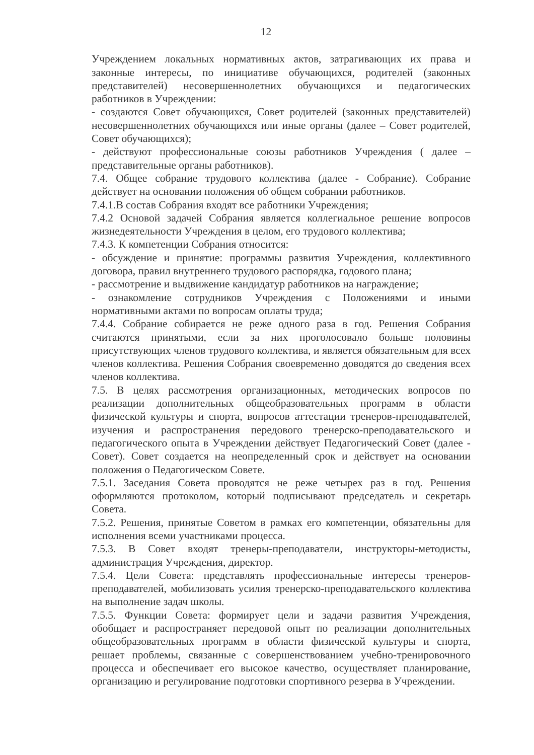12
Учреждением локальных нормативных актов, затрагивающих их права и законные интересы, по инициативе обучающихся, родителей (законных представителей) несовершеннолетних обучающихся и педагогических работников в Учреждении:
- создаются Совет обучающихся, Совет родителей (законных представителей) несовершеннолетних обучающихся или иные органы (далее – Совет родителей, Совет обучающихся);
- действуют профессиональные союзы работников Учреждения ( далее – представительные органы работников).
7.4. Общее собрание трудового коллектива (далее - Собрание). Собрание действует на основании положения об общем собрании работников.
7.4.1.В состав Собрания входят все работники Учреждения;
7.4.2 Основой задачей Собрания является коллегиальное решение вопросов жизнедеятельности Учреждения в целом, его трудового коллектива;
7.4.3. К компетенции Собрания относится:
- обсуждение и принятие: программы развития Учреждения, коллективного договора, правил внутреннего трудового распорядка, годового плана;
- рассмотрение и выдвижение кандидатур работников на награждение;
- ознакомление сотрудников Учреждения с Положениями и иными нормативными актами по вопросам оплаты труда;
7.4.4. Собрание собирается не реже одного раза в год. Решения Собрания считаются принятыми, если за них проголосовало больше половины присутствующих членов трудового коллектива, и является обязательным для всех членов коллектива. Решения Собрания своевременно доводятся до сведения всех членов коллектива.
7.5. В целях рассмотрения организационных, методических вопросов по реализации дополнительных общеобразовательных программ в области физической культуры и спорта, вопросов аттестации тренеров-преподавателей, изучения и распространения передового тренерско-преподавательского и педагогического опыта в Учреждении действует Педагогический Совет (далее - Совет). Совет создается на неопределенный срок и действует на основании положения о Педагогическом Совете.
7.5.1. Заседания Совета проводятся не реже четырех раз в год. Решения оформляются протоколом, который подписывают председатель и секретарь Совета.
7.5.2. Решения, принятые Советом в рамках его компетенции, обязательны для исполнения всеми участниками процесса.
7.5.3. В Совет входят тренеры-преподаватели, инструкторы-методисты, администрация Учреждения, директор.
7.5.4. Цели Совета: представлять профессиональные интересы тренеров-преподавателей, мобилизовать усилия тренерско-преподавательского коллектива на выполнение задач школы.
7.5.5. Функции Совета: формирует цели и задачи развития Учреждения, обобщает и распространяет передовой опыт по реализации дополнительных общеобразовательных программ в области физической культуры и спорта, решает проблемы, связанные с совершенствованием учебно-тренировочного процесса и обеспечивает его высокое качество, осуществляет планирование, организацию и регулирование подготовки спортивного резерва в Учреждении.